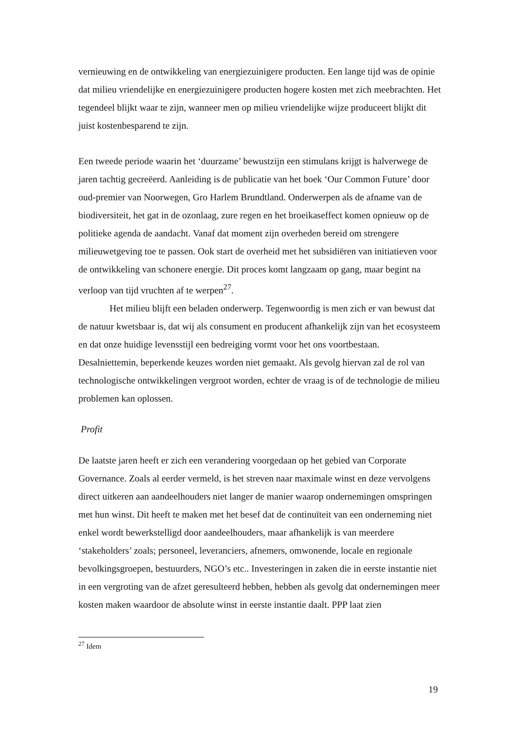vernieuwing en de ontwikkeling van energiezuinigere producten. Een lange tijd was de opinie dat milieu vriendelijke en energiezuinigere producten hogere kosten met zich meebrachten. Het tegendeel blijkt waar te zijn, wanneer men op milieu vriendelijke wijze produceert blijkt dit juist kostenbesparend te zijn.
Een tweede periode waarin het ‘duurzame’ bewustzijn een stimulans krijgt is halverwege de jaren tachtig gecreëerd. Aanleiding is de publicatie van het boek ‘Our Common Future’ door oud-premier van Noorwegen, Gro Harlem Brundtland. Onderwerpen als de afname van de biodiversiteit, het gat in de ozonlaag, zure regen en het broeikaseffect komen opnieuw op de politieke agenda de aandacht. Vanaf dat moment zijn overheden bereid om strengere milieuwetgeving toe te passen. Ook start de overheid met het subsidiëren van initiatieven voor de ontwikkeling van schonere energie. Dit proces komt langzaam op gang, maar begint na verloop van tijd vruchten af te werpen<sup>27</sup>.
Het milieu blijft een beladen onderwerp. Tegenwoordig is men zich er van bewust dat de natuur kwetsbaar is, dat wij als consument en producent afhankelijk zijn van het ecosysteem en dat onze huidige levensstijl een bedreiging vormt voor het ons voortbestaan. Desalniettemin, beperkende keuzes worden niet gemaakt. Als gevolg hiervan zal de rol van technologische ontwikkelingen vergroot worden, echter de vraag is of de technologie de milieu problemen kan oplossen.
Profit
De laatste jaren heeft er zich een verandering voorgedaan op het gebied van Corporate Governance. Zoals al eerder vermeld, is het streven naar maximale winst en deze vervolgens direct uitkeren aan aandeelhouders niet langer de manier waarop ondernemingen omspringen met hun winst. Dit heeft te maken met het besef dat de continuïteit van een onderneming niet enkel wordt bewerkstelligd door aandeelhouders, maar afhankelijk is van meerdere ‘stakeholders’ zoals; personeel, leveranciers, afnemers, omwonende, locale en regionale bevolkingsgroepen, bestuurders, NGO’s etc.. Investeringen in zaken die in eerste instantie niet in een vergroting van de afzet geresulteerd hebben, hebben als gevolg dat ondernemingen meer kosten maken waardoor de absolute winst in eerste instantie daalt. PPP laat zien
<sup>27</sup> Idem
19